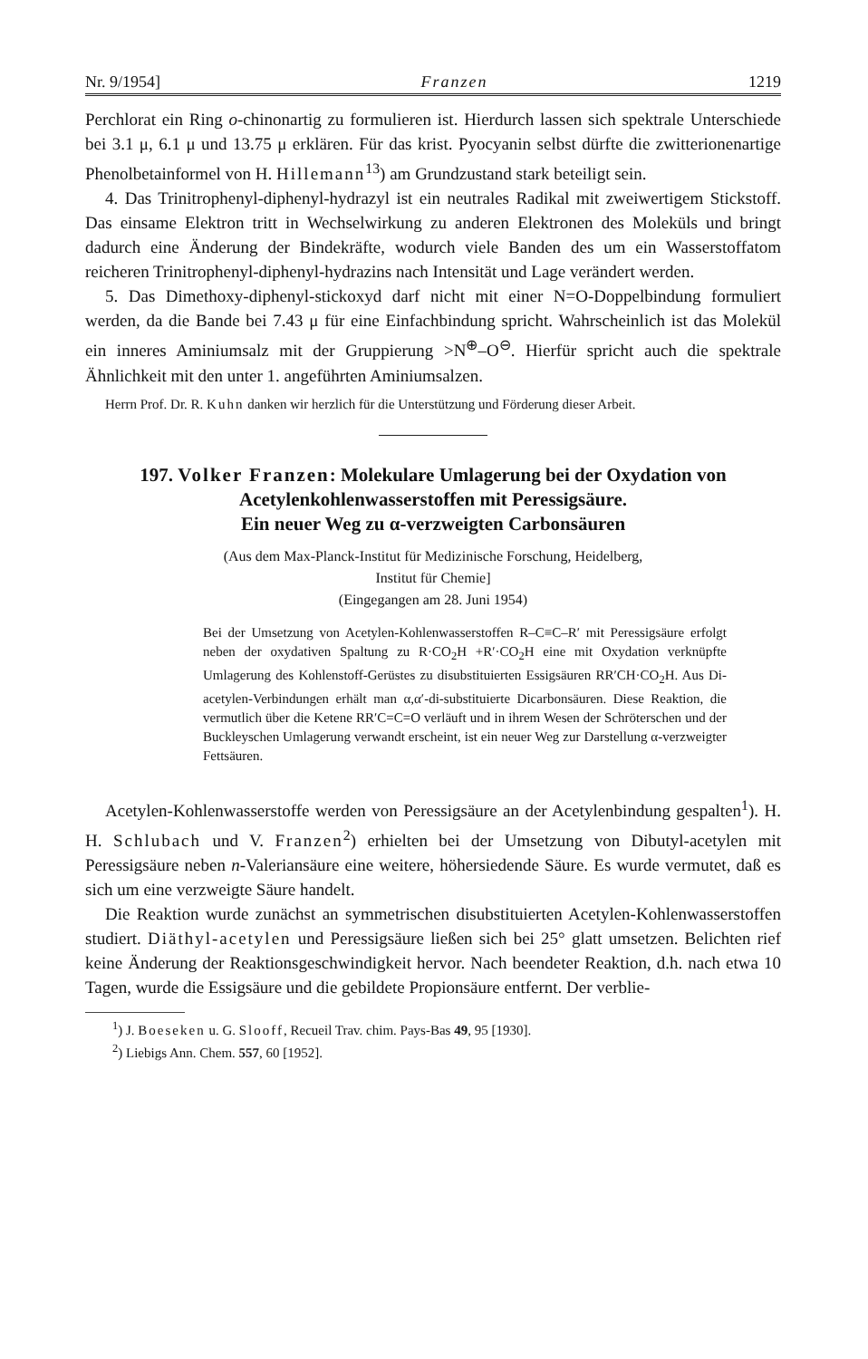Nr. 9/1954] Franzen 1219
Perchlorat ein Ring o-chinonartig zu formulieren ist. Hierdurch lassen sich spektrale Unterschiede bei 3.1 μ, 6.1 μ und 13.75 μ erklären. Für das krist. Pyocyanin selbst dürfte die zwitterionenartige Phenolbetainformel von H. Hillemann<sup>13</sup>) am Grundzustand stark beteiligt sein.
4. Das Trinitrophenyl-diphenyl-hydrazyl ist ein neutrales Radikal mit zweiwertigem Stickstoff. Das einsame Elektron tritt in Wechselwirkung zu anderen Elektronen des Moleküls und bringt dadurch eine Änderung der Bindekräfte, wodurch viele Banden des um ein Wasserstoffatom reicheren Trinitrophenyl-diphenyl-hydrazins nach Intensität und Lage verändert werden.
5. Das Dimethoxy-diphenyl-stickoxyd darf nicht mit einer N=O-Doppelbindung formuliert werden, da die Bande bei 7.43 μ für eine Einfachbindung spricht. Wahrscheinlich ist das Molekül ein inneres Aminiumsalz mit der Gruppierung >N<sup>⊕</sup>–O<sup>⊖</sup>. Hierfür spricht auch die spektrale Ähnlichkeit mit den unter 1. angeführten Aminiumsalzen.
Herrn Prof. Dr. R. Kuhn danken wir herzlich für die Unterstützung und Förderung dieser Arbeit.
197. Volker Franzen: Molekulare Umlagerung bei der Oxydation von Acetylenkohlenwasserstoffen mit Peressigsäure.
Ein neuer Weg zu α-verzweigten Carbonsäuren
(Aus dem Max-Planck-Institut für Medizinische Forschung, Heidelberg,
Institut für Chemie]
(Eingegangen am 28. Juni 1954)
Bei der Umsetzung von Acetylen-Kohlenwasserstoffen R–C≡C–R′ mit Peressigsäure erfolgt neben der oxydativen Spaltung zu R·CO<sub>2</sub>H +R′·CO<sub>2</sub>H eine mit Oxydation verknüpfte Umlagerung des Kohlenstoff-Gerüstes zu disubstituierten Essigsäuren RR′CH·CO<sub>2</sub>H. Aus Di-acetylen-Verbindungen erhält man α,α′-di-substituierte Dicarbonsäuren. Diese Reaktion, die vermutlich über die Ketene RR′C=C=O verläuft und in ihrem Wesen der Schröterschen und der Buckleyschen Umlagerung verwandt erscheint, ist ein neuer Weg zur Darstellung α-verzweigter Fettsäuren.
Acetylen-Kohlenwasserstoffe werden von Peressigsäure an der Acetylenbindung gespalten<sup>1</sup>). H. H. Schlubach und V. Franzen<sup>2</sup>) erhielten bei der Umsetzung von Dibutyl-acetylen mit Peressigsäure neben n-Valeriansäure eine weitere, höhersiedende Säure. Es wurde vermutet, daß es sich um eine verzweigte Säure handelt.
Die Reaktion wurde zunächst an symmetrischen disubstituierten Acetylen-Kohlenwasserstoffen studiert. Diäthyl-acetylen und Peressigsäure ließen sich bei 25° glatt umsetzen. Belichten rief keine Änderung der Reaktionsgeschwindigkeit hervor. Nach beendeter Reaktion, d.h. nach etwa 10 Tagen, wurde die Essigsäure und die gebildete Propionsäure entfernt. Der verblie-
<sup>1</sup>) J. Boeseken u. G. Slooff, Recueil Trav. chim. Pays-Bas 49, 95 [1930].
<sup>2</sup>) Liebigs Ann. Chem. 557, 60 [1952].